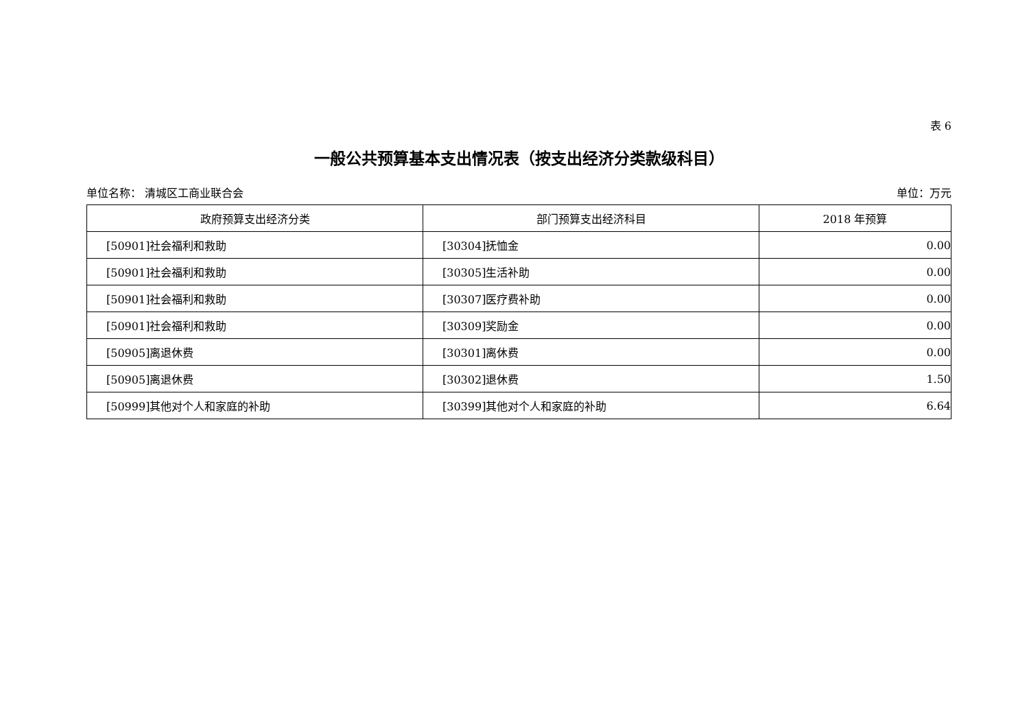表 6
一般公共预算基本支出情况表（按支出经济分类款级科目）
单位名称： 清城区工商业联合会 单位：万元
| 政府预算支出经济分类 | 部门预算支出经济科目 | 2018 年预算 |
| --- | --- | --- |
| [50901]社会福利和救助 | [30304]抚恤金 | 0.00 |
| [50901]社会福利和救助 | [30305]生活补助 | 0.00 |
| [50901]社会福利和救助 | [30307]医疗费补助 | 0.00 |
| [50901]社会福利和救助 | [30309]奖励金 | 0.00 |
| [50905]离退休费 | [30301]离休费 | 0.00 |
| [50905]离退休费 | [30302]退休费 | 1.50 |
| [50999]其他对个人和家庭的补助 | [30399]其他对个人和家庭的补助 | 6.64 |